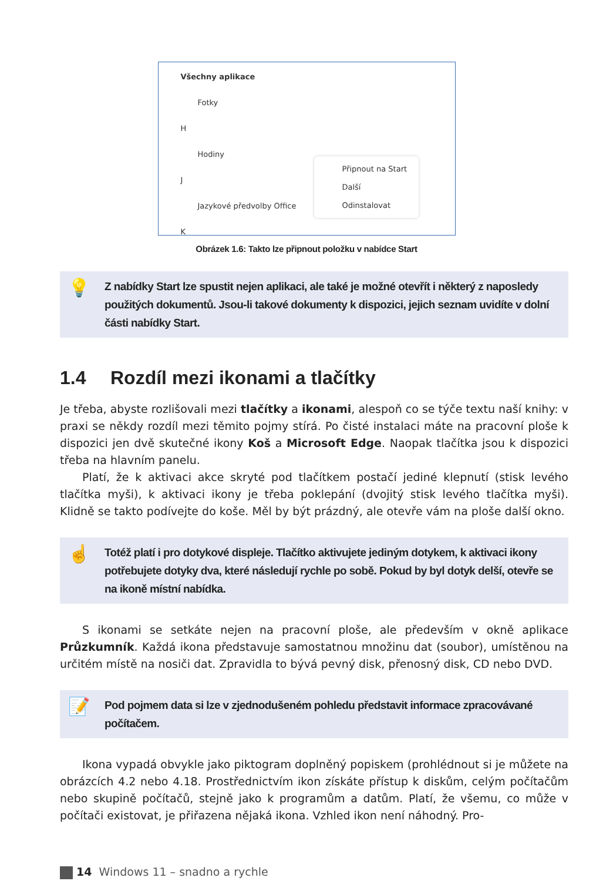Všechny aplikace
Fotky
H
Hodiny
J
Jazykové předvolby Office
K
Připnout na Start
Další
Odinstalovat
Obrázek 1.6: Takto lze připnout položku v nabídce Start
💡 Z nabídky Start lze spustit nejen aplikaci, ale také je možné otevřít i některý z naposledy použitých dokumentů. Jsou-li takové dokumenty k dispozici, jejich seznam uvidíte v dolní části nabídky Start.
1.4 Rozdíl mezi ikonami a tlačítky
Je třeba, abyste rozlišovali mezi tlačítky a ikonami, alespoň co se týče textu naší knihy: v praxi se někdy rozdíl mezi těmito pojmy stírá. Po čisté instalaci máte na pracovní ploše k dispozici jen dvě skutečné ikony Koš a Microsoft Edge. Naopak tlačítka jsou k dispozici třeba na hlavním panelu.
Platí, že k aktivaci akce skryté pod tlačítkem postačí jediné klepnutí (stisk levého tlačítka myši), k aktivaci ikony je třeba poklepání (dvojitý stisk levého tlačítka myši). Klidně se takto podívejte do koše. Měl by být prázdný, ale otevře vám na ploše další okno.
☝ Totéž platí i pro dotykové displeje. Tlačítko aktivujete jediným dotykem, k aktivaci ikony potřebujete dotyky dva, které následují rychle po sobě. Pokud by byl dotyk delší, otevře se na ikoně místní nabídka.
S ikonami se setkáte nejen na pracovní ploše, ale především v okně aplikace Průzkumník. Každá ikona představuje samostatnou množinu dat (soubor), umístěnou na určitém místě na nosiči dat. Zpravidla to bývá pevný disk, přenosný disk, CD nebo DVD.
📝 Pod pojmem data si lze v zjednodušeném pohledu představit informace zpracovávané počítačem.
Ikona vypadá obvykle jako piktogram doplněný popiskem (prohlédnout si je můžete na obrázcích 4.2 nebo 4.18. Prostřednictvím ikon získáte přístup k diskům, celým počítačům nebo skupině počítačů, stejně jako k programům a datům. Platí, že všemu, co může v počítači existovat, je přiřazena nějaká ikona. Vzhled ikon není náhodný. Pro-
14 Windows 11 – snadno a rychle